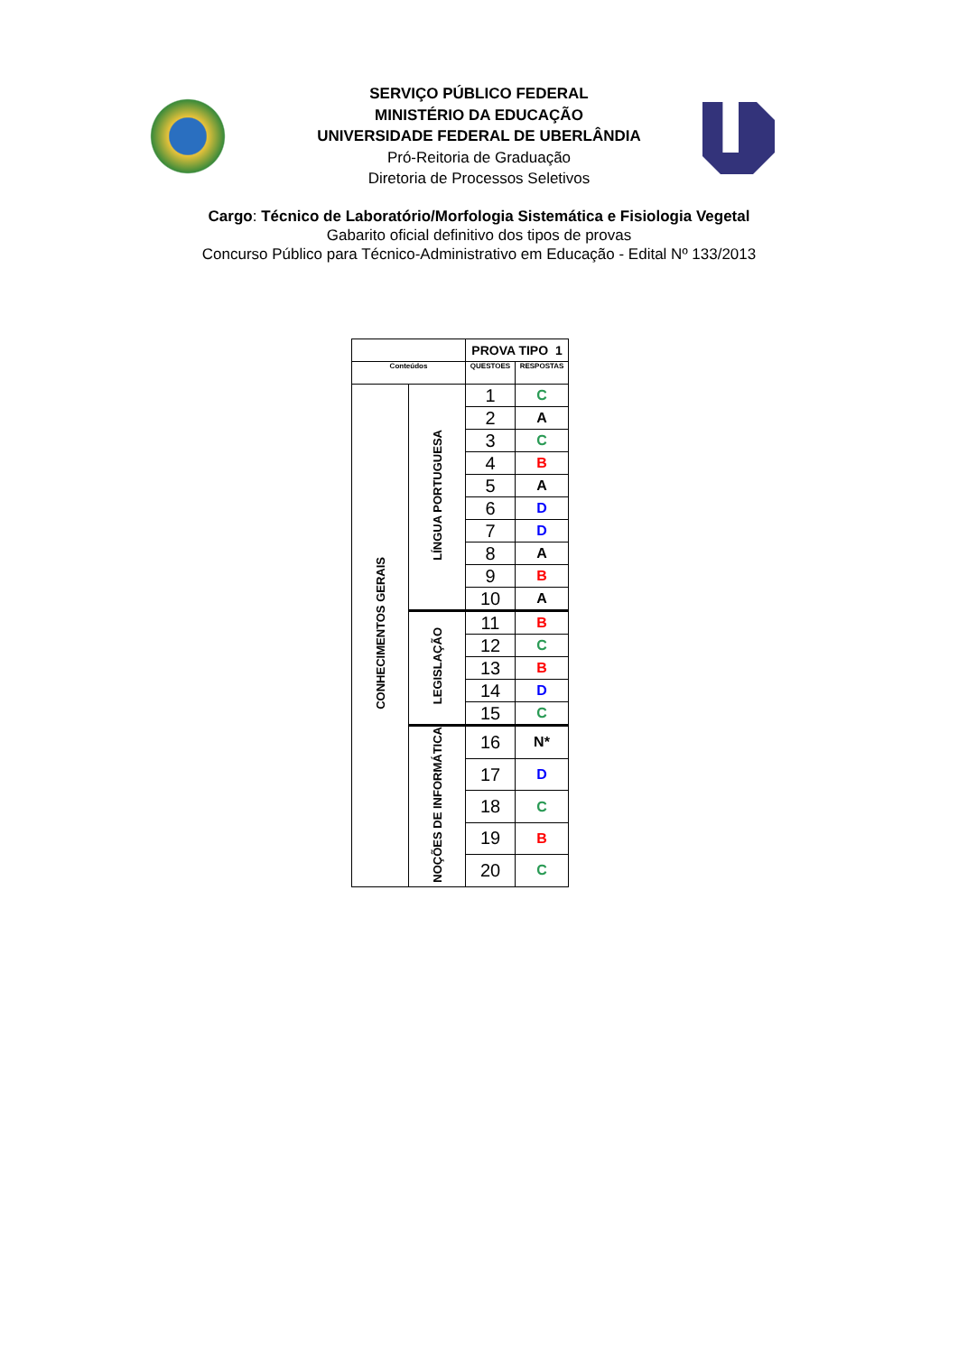SERVIÇO PÚBLICO FEDERAL
MINISTÉRIO DA EDUCAÇÃO
UNIVERSIDADE FEDERAL DE UBERLÂNDIA
Pró-Reitoria de Graduação
Diretoria de Processos Seletivos
Cargo: Técnico de Laboratório/Morfologia Sistemática e Fisiologia Vegetal
Gabarito oficial definitivo dos tipos de provas
Concurso Público para Técnico-Administrativo em Educação - Edital Nº 133/2013
| | | PROVA TIPO 1 | |
| Conteúdos | | QUESTOES | RESPOSTAS |
| CONHECIMENTOS GERAIS | LÍNGUA PORTUGUESA | 1 | C |
| | | 2 | A |
| | | 3 | C |
| | | 4 | B |
| | | 5 | A |
| | | 6 | D |
| | | 7 | D |
| | | 8 | A |
| | | 9 | B |
| | | 10 | A |
| | LEGISLAÇÃO | 11 | B |
| | | 12 | C |
| | | 13 | B |
| | | 14 | D |
| | | 15 | C |
| | NOÇÕES DE INFORMÁTICA | 16 | N* |
| | | 17 | D |
| | | 18 | C |
| | | 19 | B |
| | | 20 | C |